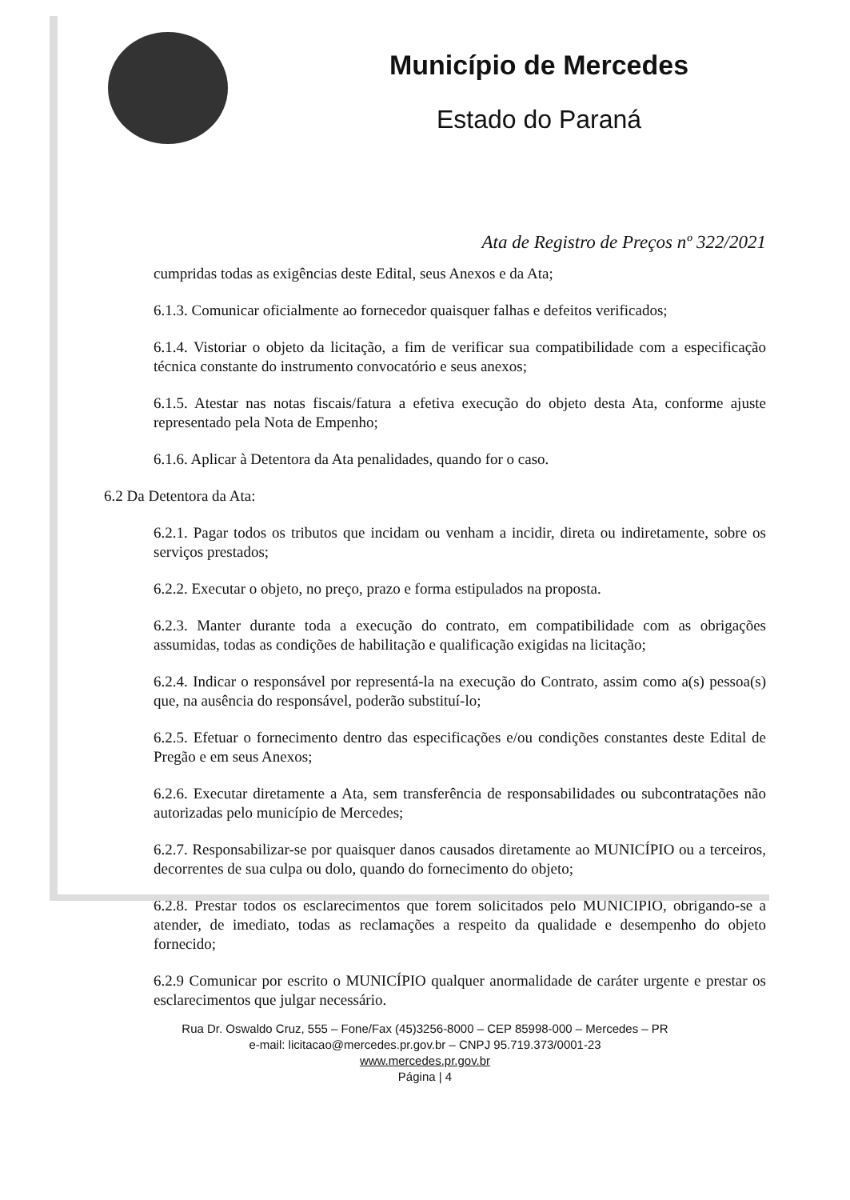Município de Mercedes
Estado do Paraná
Ata de Registro de Preços nº 322/2021
cumpridas todas as exigências deste Edital, seus Anexos e da Ata;
6.1.3. Comunicar oficialmente ao fornecedor quaisquer falhas e defeitos verificados;
6.1.4. Vistoriar o objeto da licitação, a fim de verificar sua compatibilidade com a especificação técnica constante do instrumento convocatório e seus anexos;
6.1.5. Atestar nas notas fiscais/fatura a efetiva execução do objeto desta Ata, conforme ajuste representado pela Nota de Empenho;
6.1.6. Aplicar à Detentora da Ata penalidades, quando for o caso.
6.2 Da Detentora da Ata:
6.2.1. Pagar todos os tributos que incidam ou venham a incidir, direta ou indiretamente, sobre os serviços prestados;
6.2.2. Executar o objeto, no preço, prazo e forma estipulados na proposta.
6.2.3. Manter durante toda a execução do contrato, em compatibilidade com as obrigações assumidas, todas as condições de habilitação e qualificação exigidas na licitação;
6.2.4. Indicar o responsável por representá-la na execução do Contrato, assim como a(s) pessoa(s) que, na ausência do responsável, poderão substituí-lo;
6.2.5. Efetuar o fornecimento dentro das especificações e/ou condições constantes deste Edital de Pregão e em seus Anexos;
6.2.6. Executar diretamente a Ata, sem transferência de responsabilidades ou subcontratações não autorizadas pelo município de Mercedes;
6.2.7. Responsabilizar-se por quaisquer danos causados diretamente ao MUNICÍPIO ou a terceiros, decorrentes de sua culpa ou dolo, quando do fornecimento do objeto;
6.2.8. Prestar todos os esclarecimentos que forem solicitados pelo MUNICÍPIO, obrigando-se a atender, de imediato, todas as reclamações a respeito da qualidade e desempenho do objeto fornecido;
6.2.9 Comunicar por escrito o MUNICÍPIO qualquer anormalidade de caráter urgente e prestar os esclarecimentos que julgar necessário.
Rua Dr. Oswaldo Cruz, 555 – Fone/Fax (45)3256-8000 – CEP 85998-000 – Mercedes – PR
e-mail: licitacao@mercedes.pr.gov.br – CNPJ 95.719.373/0001-23
www.mercedes.pr.gov.br
Página | 4